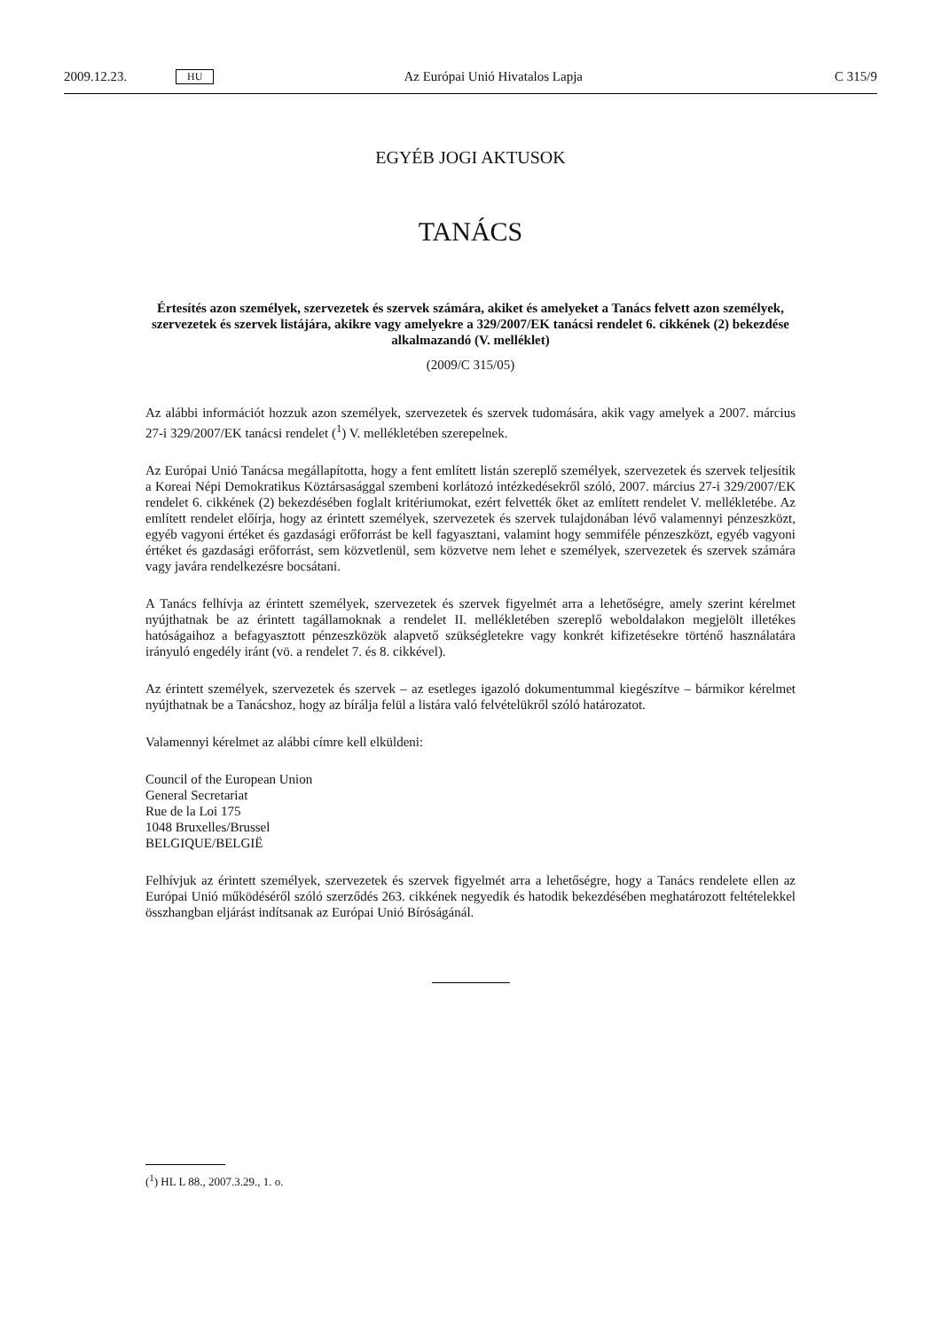2009.12.23. HU Az Európai Unió Hivatalos Lapja C 315/9
EGYÉB JOGI AKTUSOK
TANÁCS
Értesítés azon személyek, szervezetek és szervek számára, akiket és amelyeket a Tanács felvett azon személyek, szervezetek és szervek listájára, akikre vagy amelyekre a 329/2007/EK tanácsi rendelet 6. cikkének (2) bekezdése alkalmazandó (V. melléklet)
(2009/C 315/05)
Az alábbi információt hozzuk azon személyek, szervezetek és szervek tudomására, akik vagy amelyek a 2007. március 27-i 329/2007/EK tanácsi rendelet (<sup>1</sup>) V. mellékletében szerepelnek.
Az Európai Unió Tanácsa megállapította, hogy a fent említett listán szereplő személyek, szervezetek és szervek teljesítik a Koreai Népi Demokratikus Köztársasággal szembeni korlátozó intézkedésekről szóló, 2007. március 27-i 329/2007/EK rendelet 6. cikkének (2) bekezdésében foglalt kritériumokat, ezért felvették őket az említett rendelet V. mellékletébe. Az említett rendelet előírja, hogy az érintett személyek, szervezetek és szervek tulajdonában lévő valamennyi pénzeszközt, egyéb vagyoni értéket és gazdasági erőforrást be kell fagyasztani, valamint hogy semmiféle pénzeszközt, egyéb vagyoni értéket és gazdasági erőforrást, sem közvetlenül, sem közvetve nem lehet e személyek, szervezetek és szervek számára vagy javára rendelkezésre bocsátani.
A Tanács felhívja az érintett személyek, szervezetek és szervek figyelmét arra a lehetőségre, amely szerint kérelmet nyújthatnak be az érintett tagállamoknak a rendelet II. mellékletében szereplő weboldalakon megjelölt illetékes hatóságaihoz a befagyasztott pénzeszközök alapvető szükségletekre vagy konkrét kifizetésekre történő használatára irányuló engedély iránt (vö. a rendelet 7. és 8. cikkével).
Az érintett személyek, szervezetek és szervek – az esetleges igazoló dokumentummal kiegészítve – bármikor kérelmet nyújthatnak be a Tanácshoz, hogy az bírálja felül a listára való felvételükről szóló határozatot.
Valamennyi kérelmet az alábbi címre kell elküldeni:
Council of the European Union
General Secretariat
Rue de la Loi 175
1048 Bruxelles/Brussel
BELGIQUE/BELGIË
Felhívjuk az érintett személyek, szervezetek és szervek figyelmét arra a lehetőségre, hogy a Tanács rendelete ellen az Európai Unió működéséről szóló szerződés 263. cikkének negyedik és hatodik bekezdésében meghatározott feltételekkel összhangban eljárást indítsanak az Európai Unió Bíróságánál.
(<sup>1</sup>) HL L 88., 2007.3.29., 1. o.